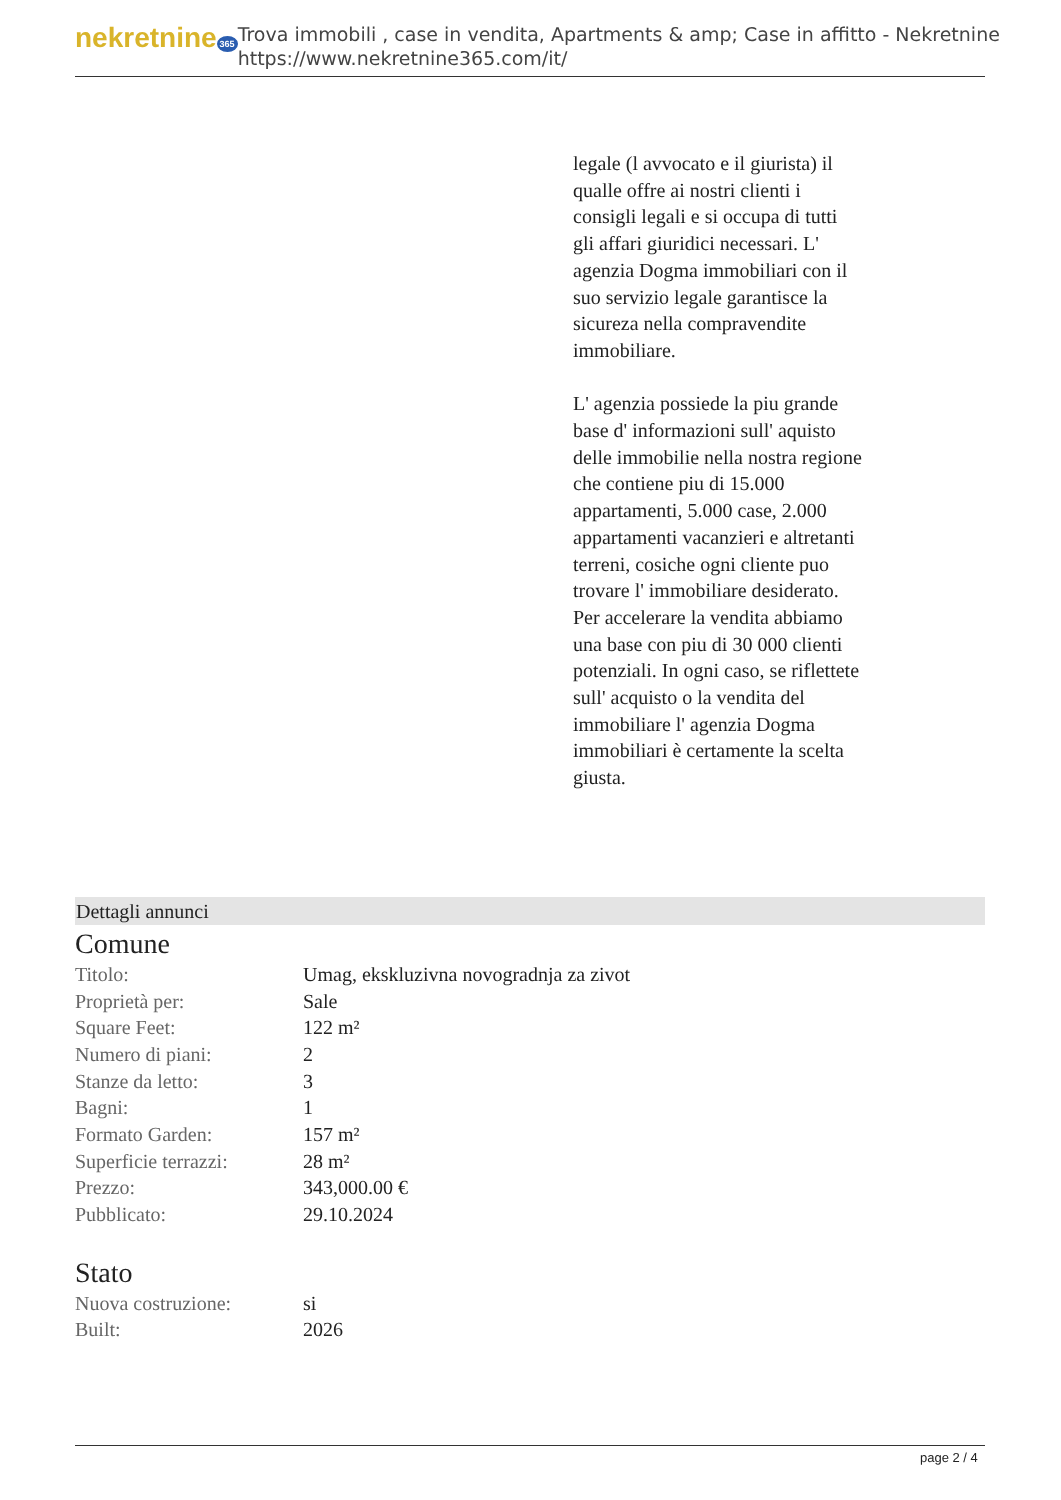nekretnine 365
Trova immobili , case in vendita, Apartments & amp; Case in affitto - Nekretnine
https://www.nekretnine365.com/it/
legale (l avvocato e il giurista) il qualle offre ai nostri clienti i consigli legali e si occupa di tutti gli affari giuridici necessari. L' agenzia Dogma immobiliari con il suo servizio legale garantisce la sicureza nella compravendite immobiliare.
L' agenzia possiede la piu grande base d' informazioni sull' aquisto delle immobilie nella nostra regione che contiene piu di 15.000 appartamenti, 5.000 case, 2.000 appartamenti vacanzieri e altretanti terreni, cosiche ogni cliente puo trovare l' immobiliare desiderato. Per accelerare la vendita abbiamo una base con piu di 30 000 clienti potenziali. In ogni caso, se riflettete sull' acquisto o la vendita del immobiliare l' agenzia Dogma immobiliari è certamente la scelta giusta.
Dettagli annunci
Comune
| Titolo: | Umag, ekskluzivna novogradnja za zivot |
| Proprietà per: | Sale |
| Square Feet: | 122 m² |
| Numero di piani: | 2 |
| Stanze da letto: | 3 |
| Bagni: | 1 |
| Formato Garden: | 157 m² |
| Superficie terrazzi: | 28 m² |
| Prezzo: | 343,000.00 € |
| Pubblicato: | 29.10.2024 |
Stato
| Nuova costruzione: | si |
| Built: | 2026 |
page 2 / 4